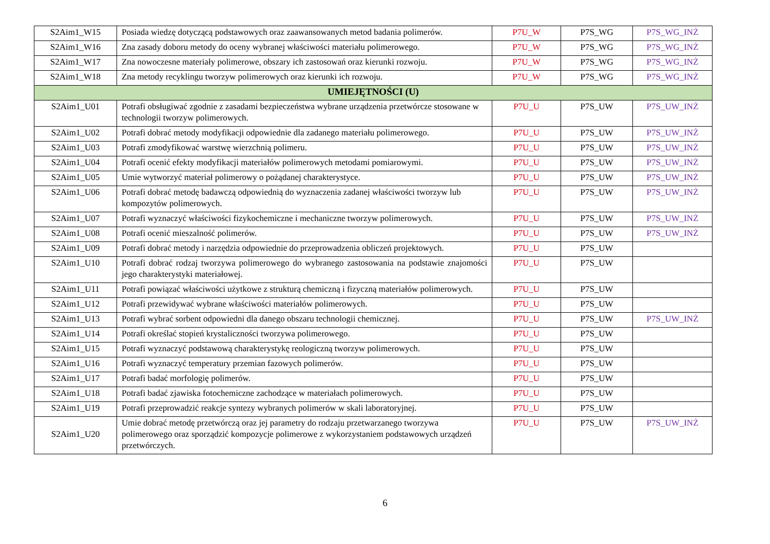| S2Aim1_W15 | Posiada wiedzę dotyczącą podstawowych oraz zaawansowanych metod badania polimerów. | P7U_W | P7S_WG | P7S_WG_INŻ |
| S2Aim1_W16 | Zna zasady doboru metody do oceny wybranej właściwości materiału polimerowego. | P7U_W | P7S_WG | P7S_WG_INŻ |
| S2Aim1_W17 | Zna nowoczesne materiały polimerowe, obszary ich zastosowań oraz kierunki rozwoju. | P7U_W | P7S_WG | P7S_WG_INŻ |
| S2Aim1_W18 | Zna metody recyklingu tworzyw polimerowych oraz kierunki ich rozwoju. | P7U_W | P7S_WG | P7S_WG_INŻ |
| UMIEJĘTNOŚCI (U) | | | | |
| S2Aim1_U01 | Potrafi obsługiwać zgodnie z zasadami bezpieczeństwa wybrane urządzenia przetwórcze stosowane w technologii tworzyw polimerowych. | P7U_U | P7S_UW | P7S_UW_INŻ |
| S2Aim1_U02 | Potrafi dobrać metody modyfikacji odpowiednie dla zadanego materiału polimerowego. | P7U_U | P7S_UW | P7S_UW_INŻ |
| S2Aim1_U03 | Potrafi zmodyfikować warstwę wierzchnią polimeru. | P7U_U | P7S_UW | P7S_UW_INŻ |
| S2Aim1_U04 | Potrafi ocenić efekty modyfikacji materiałów polimerowych metodami pomiarowymi. | P7U_U | P7S_UW | P7S_UW_INŻ |
| S2Aim1_U05 | Umie wytworzyć materiał polimerowy o pożądanej charakterystyce. | P7U_U | P7S_UW | P7S_UW_INŻ |
| S2Aim1_U06 | Potrafi dobrać metodę badawczą odpowiednią do wyznaczenia zadanej właściwości tworzyw lub kompozytów polimerowych. | P7U_U | P7S_UW | P7S_UW_INŻ |
| S2Aim1_U07 | Potrafi wyznaczyć właściwości fizykochemiczne i mechaniczne tworzyw polimerowych. | P7U_U | P7S_UW | P7S_UW_INŻ |
| S2Aim1_U08 | Potrafi ocenić mieszalność polimerów. | P7U_U | P7S_UW | P7S_UW_INŻ |
| S2Aim1_U09 | Potrafi dobrać metody i narzędzia odpowiednie do przeprowadzenia obliczeń projektowych. | P7U_U | P7S_UW | |
| S2Aim1_U10 | Potrafi dobrać rodzaj tworzywa polimerowego do wybranego zastosowania na podstawie znajomości jego charakterystyki materiałowej. | P7U_U | P7S_UW | |
| S2Aim1_U11 | Potrafi powiązać właściwości użytkowe z strukturą chemiczną i fizyczną materiałów polimerowych. | P7U_U | P7S_UW | |
| S2Aim1_U12 | Potrafi przewidywać wybrane właściwości materiałów polimerowych. | P7U_U | P7S_UW | |
| S2Aim1_U13 | Potrafi wybrać sorbent odpowiedni dla danego obszaru technologii chemicznej. | P7U_U | P7S_UW | P7S_UW_INŻ |
| S2Aim1_U14 | Potrafi określać stopień krystaliczności tworzywa polimerowego. | P7U_U | P7S_UW | |
| S2Aim1_U15 | Potrafi wyznaczyć podstawową charakterystykę reologiczną tworzyw polimerowych. | P7U_U | P7S_UW | |
| S2Aim1_U16 | Potrafi wyznaczyć temperatury przemian fazowych polimerów. | P7U_U | P7S_UW | |
| S2Aim1_U17 | Potrafi badać morfologię polimerów. | P7U_U | P7S_UW | |
| S2Aim1_U18 | Potrafi badać zjawiska fotochemiczne zachodzące w materiałach polimerowych. | P7U_U | P7S_UW | |
| S2Aim1_U19 | Potrafi przeprowadzić reakcje syntezy wybranych polimerów w skali laboratoryjnej. | P7U_U | P7S_UW | |
| S2Aim1_U20 | Umie dobrać metodę przetwórczą oraz jej parametry do rodzaju przetwarzanego tworzywa polimerowego oraz sporządzić kompozycje polimerowe z wykorzystaniem podstawowych urządzeń przetwórczych. | P7U_U | P7S_UW | P7S_UW_INŻ |
6